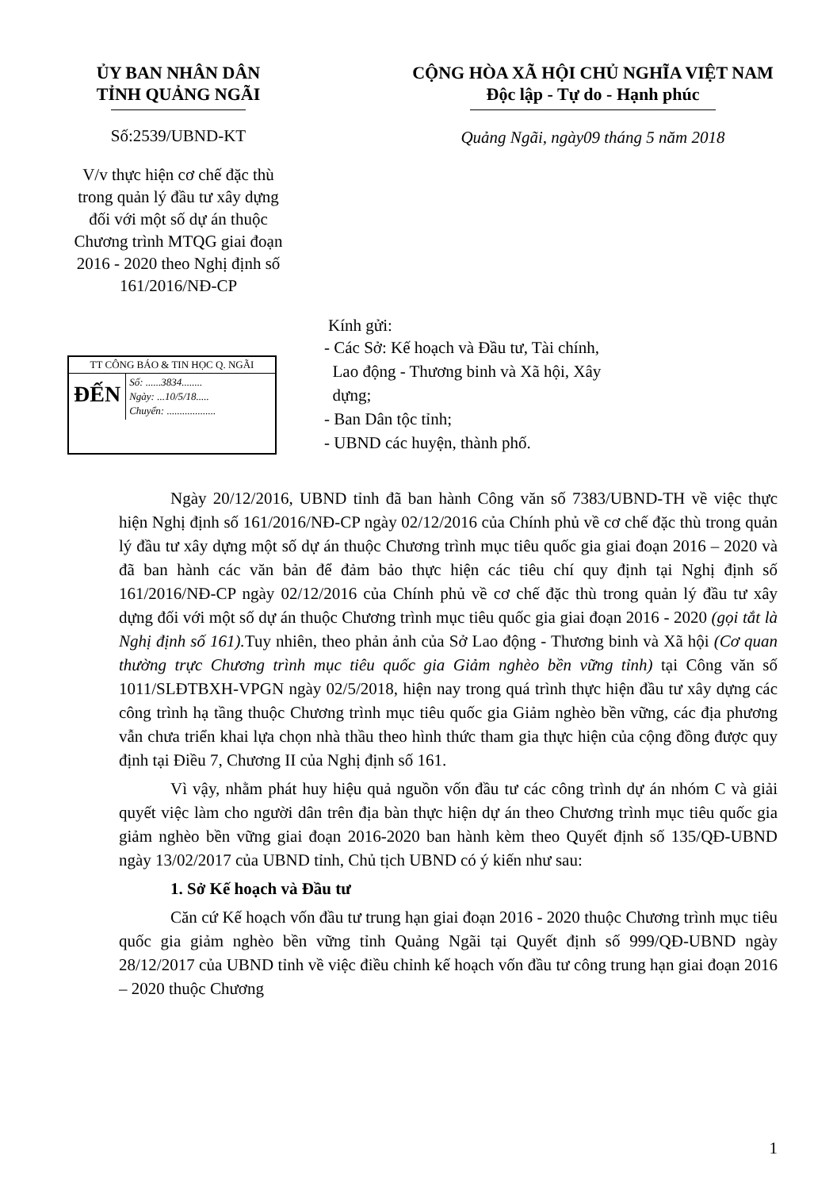ỦY BAN NHÂN DÂN
TỈNH QUẢNG NGÃI
Số:2539/UBND-KT
V/v thực hiện cơ chế đặc thù trong quản lý đầu tư xây dựng đối với một số dự án thuộc Chương trình MTQG giai đoạn 2016 - 2020 theo Nghị định số 161/2016/NĐ-CP
CỘNG HÒA XÃ HỘI CHỦ NGHĨA VIỆT NAM
Độc lập - Tự do - Hạnh phúc
Quảng Ngãi, ngày09 tháng 5 năm 2018
TT CÔNG BÁO & TIN HỌC Q. NGÃI
ĐẾN
Số: ......3834........
Ngày: ...10/5/18.....
Chuyển: ...................
Kính gửi:
- Các Sở: Kế hoạch và Đầu tư, Tài chính,
Lao động - Thương binh và Xã hội, Xây
dựng;
- Ban Dân tộc tỉnh;
- UBND các huyện, thành phố.
Ngày 20/12/2016, UBND tỉnh đã ban hành Công văn số 7383/UBND-TH về việc thực hiện Nghị định số 161/2016/NĐ-CP ngày 02/12/2016 của Chính phủ về cơ chế đặc thù trong quản lý đầu tư xây dựng một số dự án thuộc Chương trình mục tiêu quốc gia giai đoạn 2016 – 2020 và đã ban hành các văn bản để đảm bảo thực hiện các tiêu chí quy định tại Nghị định số 161/2016/NĐ-CP ngày 02/12/2016 của Chính phủ về cơ chế đặc thù trong quản lý đầu tư xây dựng đối với một số dự án thuộc Chương trình mục tiêu quốc gia giai đoạn 2016 - 2020 (gọi tắt là Nghị định số 161). Tuy nhiên, theo phản ảnh của Sở Lao động - Thương binh và Xã hội (Cơ quan thường trực Chương trình mục tiêu quốc gia Giảm nghèo bền vững tỉnh) tại Công văn số 1011/SLĐTBXH-VPGN ngày 02/5/2018, hiện nay trong quá trình thực hiện đầu tư xây dựng các công trình hạ tầng thuộc Chương trình mục tiêu quốc gia Giảm nghèo bền vững, các địa phương vẫn chưa triển khai lựa chọn nhà thầu theo hình thức tham gia thực hiện của cộng đồng được quy định tại Điều 7, Chương II của Nghị định số 161.
Vì vậy, nhằm phát huy hiệu quả nguồn vốn đầu tư các công trình dự án nhóm C và giải quyết việc làm cho người dân trên địa bàn thực hiện dự án theo Chương trình mục tiêu quốc gia giảm nghèo bền vững giai đoạn 2016-2020 ban hành kèm theo Quyết định số 135/QĐ-UBND ngày 13/02/2017 của UBND tỉnh, Chủ tịch UBND có ý kiến như sau:
1. Sở Kế hoạch và Đầu tư
Căn cứ Kế hoạch vốn đầu tư trung hạn giai đoạn 2016 - 2020 thuộc Chương trình mục tiêu quốc gia giảm nghèo bền vững tỉnh Quảng Ngãi tại Quyết định số 999/QĐ-UBND ngày 28/12/2017 của UBND tỉnh về việc điều chỉnh kế hoạch vốn đầu tư công trung hạn giai đoạn 2016 – 2020 thuộc Chương
1